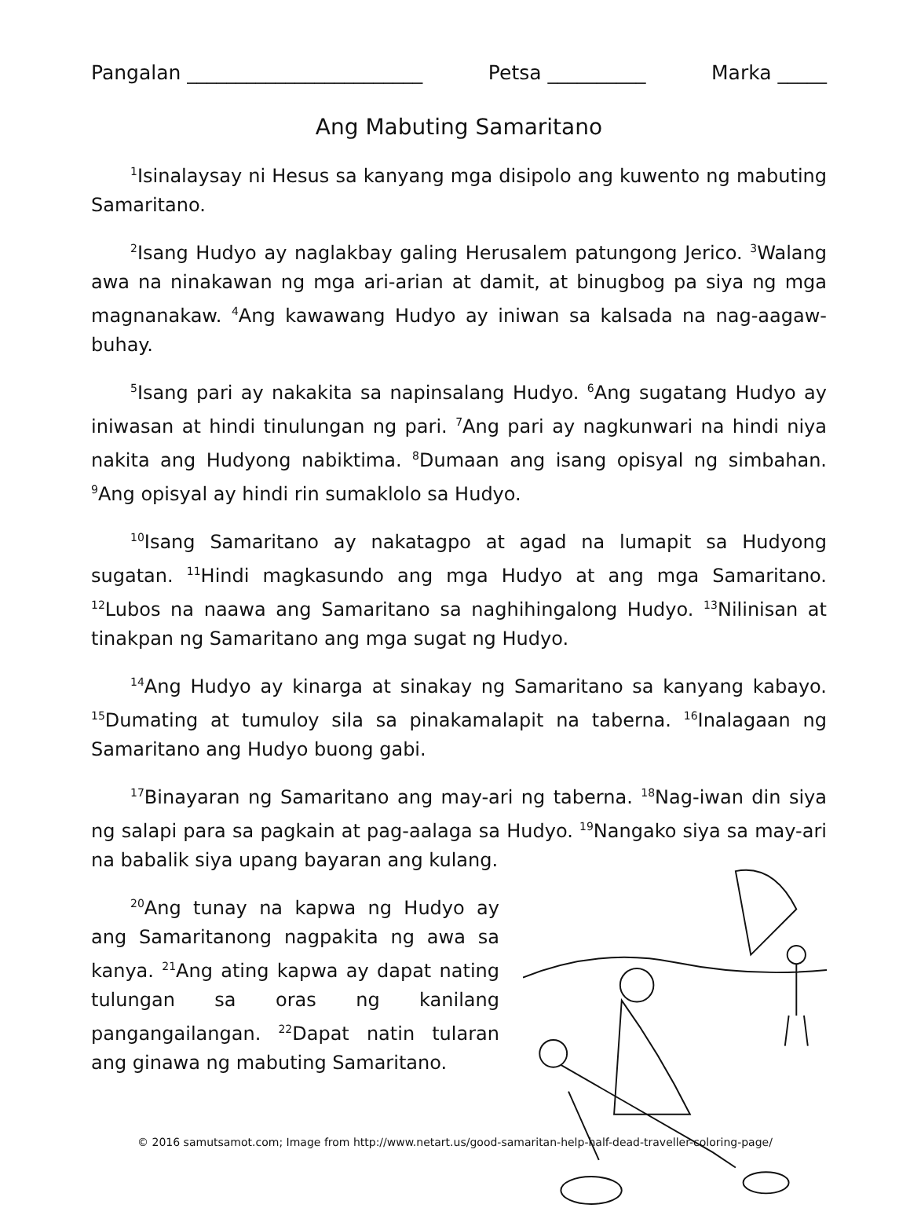Pangalan ________________________ Petsa __________ Marka _____
Ang Mabuting Samaritano
<sup>1</sup> Isinalaysay ni Hesus sa kanyang mga disipolo ang kuwento ng mabuting Samaritano.
<sup>2</sup> Isang Hudyo ay naglakbay galing Herusalem patungong Jerico. <sup>3</sup>Walang awa na ninakawan ng mga ari-arian at damit, at binugbog pa siya ng mga magnanakaw. <sup>4</sup>Ang kawawang Hudyo ay iniwan sa kalsada na nag-aagaw-buhay.
<sup>5</sup> Isang pari ay nakakita sa napinsalang Hudyo. <sup>6</sup>Ang sugatang Hudyo ay iniwasan at hindi tinulungan ng pari. <sup>7</sup>Ang pari ay nagkunwari na hindi niya nakita ang Hudyong nabiktima. <sup>8</sup>Dumaan ang isang opisyal ng simbahan. <sup>9</sup>Ang opisyal ay hindi rin sumaklolo sa Hudyo.
<sup>10</sup> Isang Samaritano ay nakatagpo at agad na lumapit sa Hudyong sugatan. <sup>11</sup>Hindi magkasundo ang mga Hudyo at ang mga Samaritano. <sup>12</sup>Lubos na naawa ang Samaritano sa naghihingalong Hudyo. <sup>13</sup>Nilinisan at tinakpan ng Samaritano ang mga sugat ng Hudyo.
<sup>14</sup> Ang Hudyo ay kinarga at sinakay ng Samaritano sa kanyang kabayo. <sup>15</sup>Dumating at tumuloy sila sa pinakamalapit na taberna. <sup>16</sup>Inalagaan ng Samaritano ang Hudyo buong gabi.
<sup>17</sup> Binayaran ng Samaritano ang may-ari ng taberna. <sup>18</sup>Nag-iwan din siya ng salapi para sa pagkain at pag-aalaga sa Hudyo. <sup>19</sup>Nangako siya sa may-ari na babalik siya upang bayaran ang kulang.
<sup>20</sup> Ang tunay na kapwa ng Hudyo ay ang Samaritanong nagpakita ng awa sa kanya. <sup>21</sup>Ang ating kapwa ay dapat nating tulungan sa oras ng kanilang pangangailangan. <sup>22</sup>Dapat natin tularan ang ginawa ng mabuting Samaritano.
© 2016 samutsamot.com; Image from http://www.netart.us/good-samaritan-help-half-dead-traveller-coloring-page/